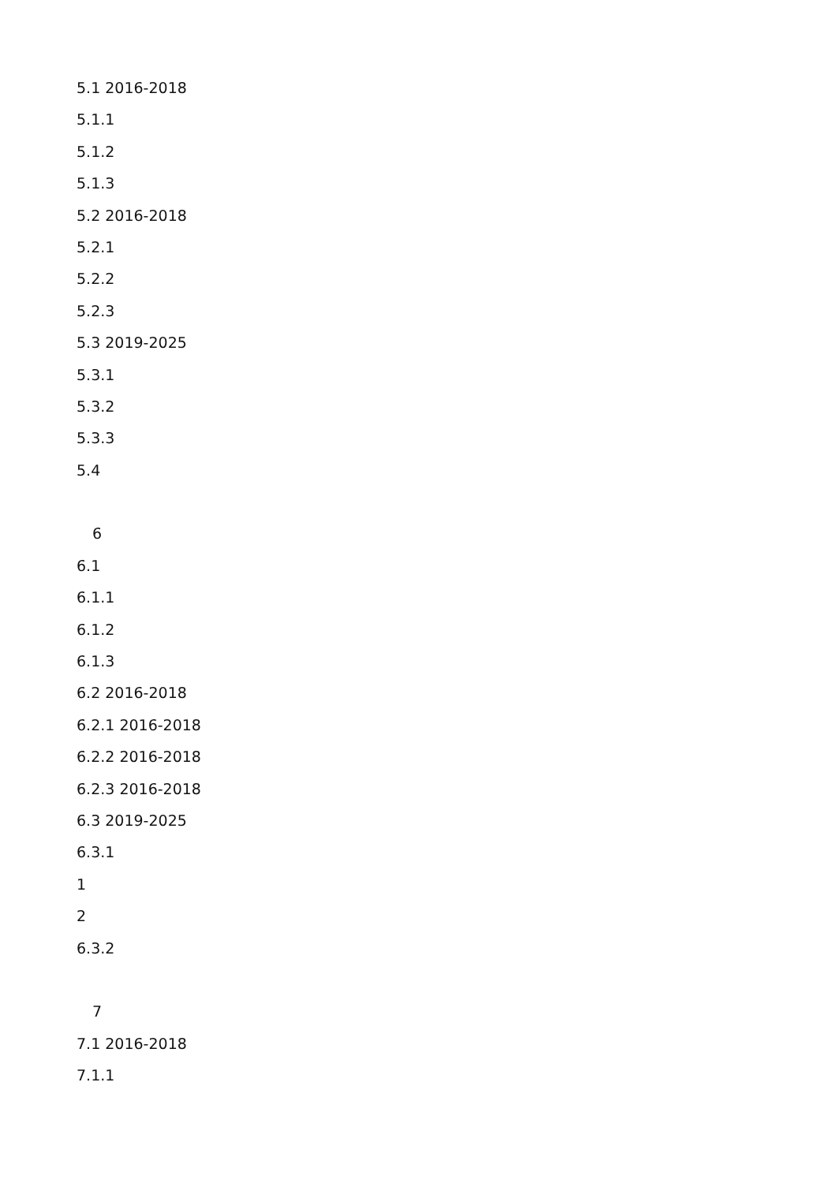5.1 2016-2018
5.1.1
5.1.2
5.1.3
5.2 2016-2018
5.2.1
5.2.2
5.2.3
5.3 2019-2025
5.3.1
5.3.2
5.3.3
5.4
6
6.1
6.1.1
6.1.2
6.1.3
6.2 2016-2018
6.2.1 2016-2018
6.2.2 2016-2018
6.2.3 2016-2018
6.3 2019-2025
6.3.1
1
2
6.3.2
7
7.1 2016-2018
7.1.1